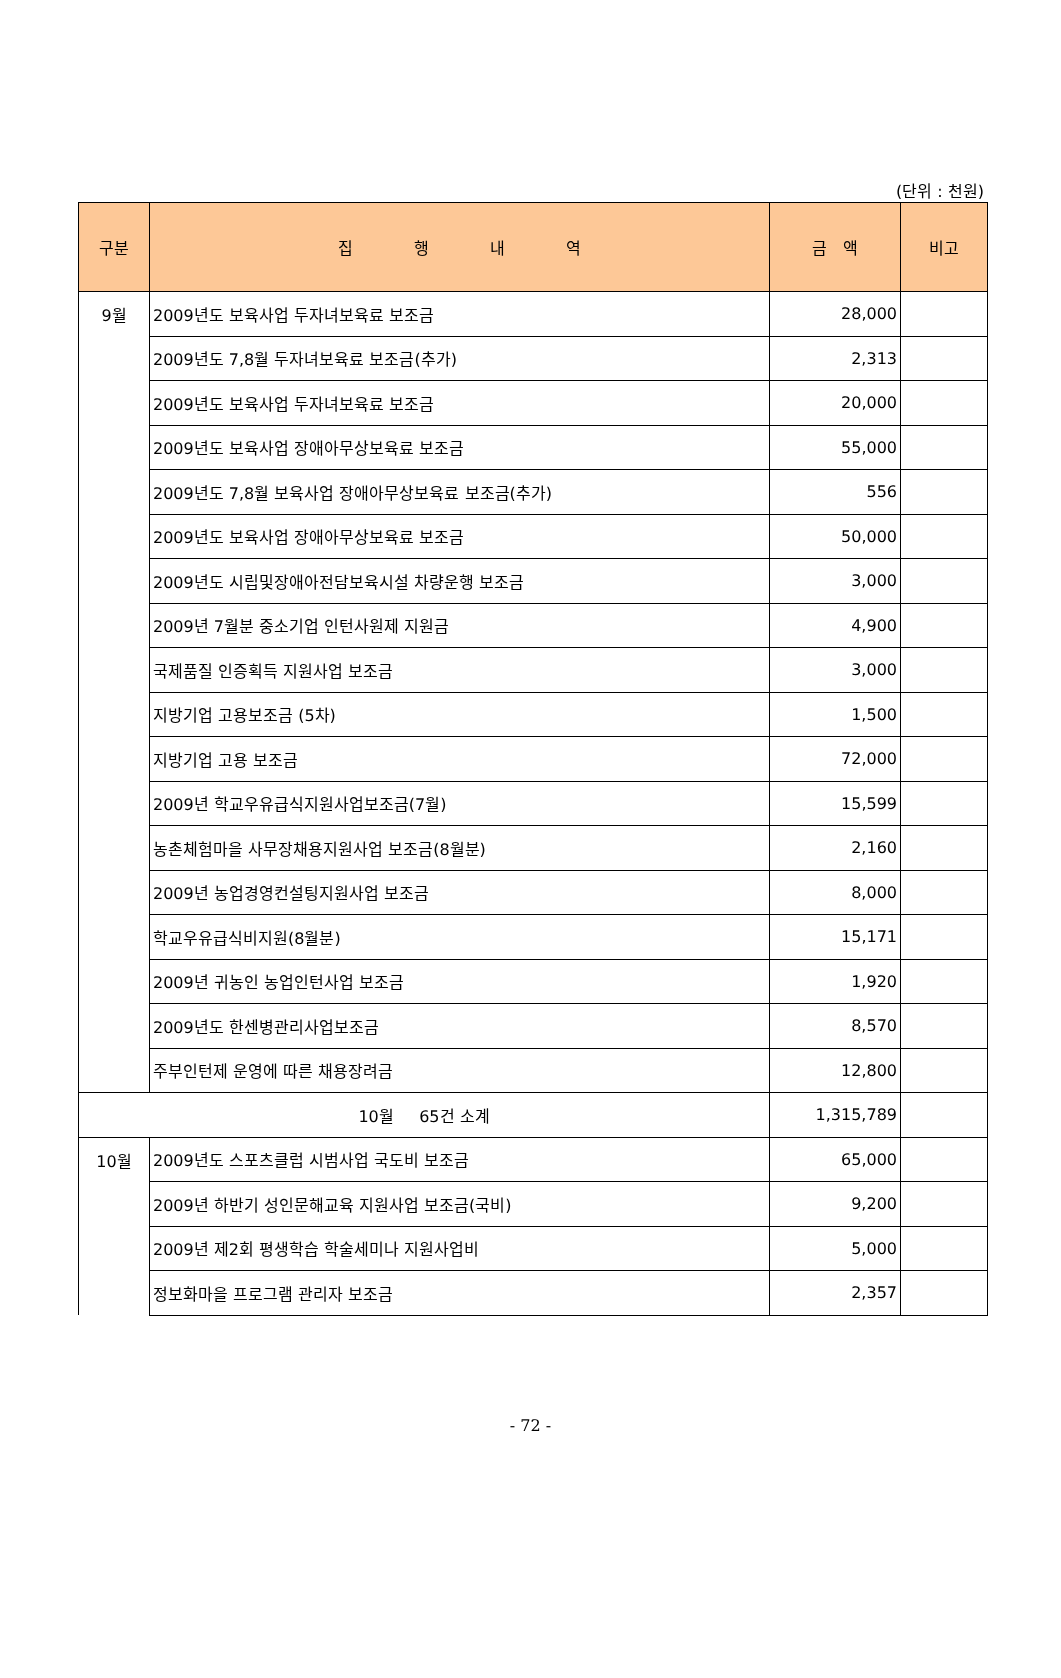(단위 : 천원)
| 구분 | 집 행 내 역 | 금 액 | 비고 |
| --- | --- | --- | --- |
| 9월 | 2009년도 보육사업 두자녀보육료 보조금 | 28,000 | |
| | 2009년도 7,8월 두자녀보육료 보조금(추가) | 2,313 | |
| | 2009년도 보육사업 두자녀보육료 보조금 | 20,000 | |
| | 2009년도 보육사업 장애아무상보육료 보조금 | 55,000 | |
| | 2009년도 7,8월 보육사업 장애아무상보육료 보조금(추가) | 556 | |
| | 2009년도 보육사업 장애아무상보육료 보조금 | 50,000 | |
| | 2009년도 시립및장애아전담보육시설 차량운행 보조금 | 3,000 | |
| | 2009년 7월분 중소기업 인턴사원제 지원금 | 4,900 | |
| | 국제품질 인증획득 지원사업 보조금 | 3,000 | |
| | 지방기업 고용보조금 (5차) | 1,500 | |
| | 지방기업 고용 보조금 | 72,000 | |
| | 2009년 학교우유급식지원사업보조금(7월) | 15,599 | |
| | 농촌체험마을 사무장채용지원사업 보조금(8월분) | 2,160 | |
| | 2009년 농업경영컨설팅지원사업 보조금 | 8,000 | |
| | 학교우유급식비지원(8월분) | 15,171 | |
| | 2009년 귀농인 농업인턴사업 보조금 | 1,920 | |
| | 2009년도 한센병관리사업보조금 | 8,570 | |
| | 주부인턴제 운영에 따른 채용장려금 | 12,800 | |
| 10월 65건 소계 | | 1,315,789 | |
| 10월 | 2009년도 스포츠클럽 시범사업 국도비 보조금 | 65,000 | |
| | 2009년 하반기 성인문해교육 지원사업 보조금(국비) | 9,200 | |
| | 2009년 제2회 평생학습 학술세미나 지원사업비 | 5,000 | |
| | 정보화마을 프로그램 관리자 보조금 | 2,357 | |
- 72 -